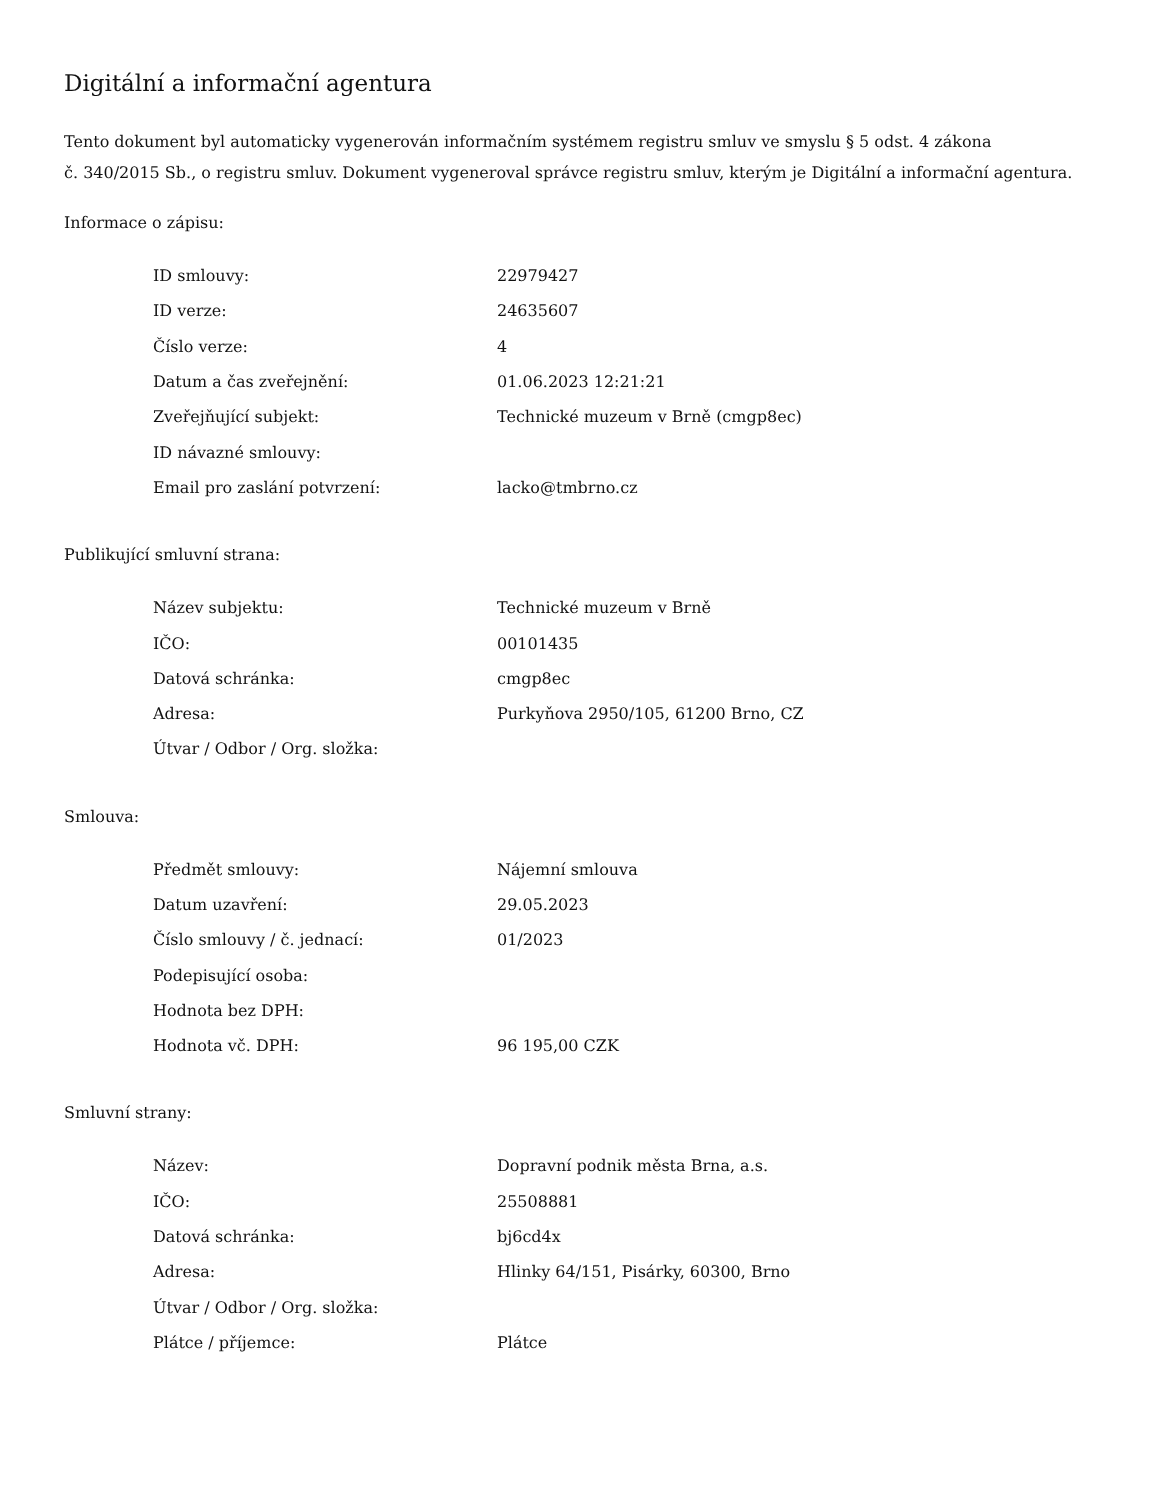Digitální a informační agentura
Tento dokument byl automaticky vygenerován informačním systémem registru smluv ve smyslu § 5 odst. 4 zákona
č. 340/2015 Sb., o registru smluv. Dokument vygeneroval správce registru smluv, kterým je Digitální a informační agentura.
Informace o zápisu:
| ID smlouvy: | 22979427 |
| ID verze: | 24635607 |
| Číslo verze: | 4 |
| Datum a čas zveřejnění: | 01.06.2023 12:21:21 |
| Zveřejňující subjekt: | Technické muzeum v Brně (cmgp8ec) |
| ID návazné smlouvy: | |
| Email pro zaslání potvrzení: | lacko@tmbrno.cz |
Publikující smluvní strana:
| Název subjektu: | Technické muzeum v Brně |
| IČO: | 00101435 |
| Datová schránka: | cmgp8ec |
| Adresa: | Purkyňova 2950/105, 61200 Brno, CZ |
| Útvar / Odbor / Org. složka: | |
Smlouva:
| Předmět smlouvy: | Nájemní smlouva |
| Datum uzavření: | 29.05.2023 |
| Číslo smlouvy / č. jednací: | 01/2023 |
| Podepisující osoba: | |
| Hodnota bez DPH: | |
| Hodnota vč. DPH: | 96 195,00 CZK |
Smluvní strany:
| Název: | Dopravní podnik města Brna, a.s. |
| IČO: | 25508881 |
| Datová schránka: | bj6cd4x |
| Adresa: | Hlinky 64/151, Pisárky, 60300, Brno |
| Útvar / Odbor / Org. složka: | |
| Plátce / příjemce: | Plátce |